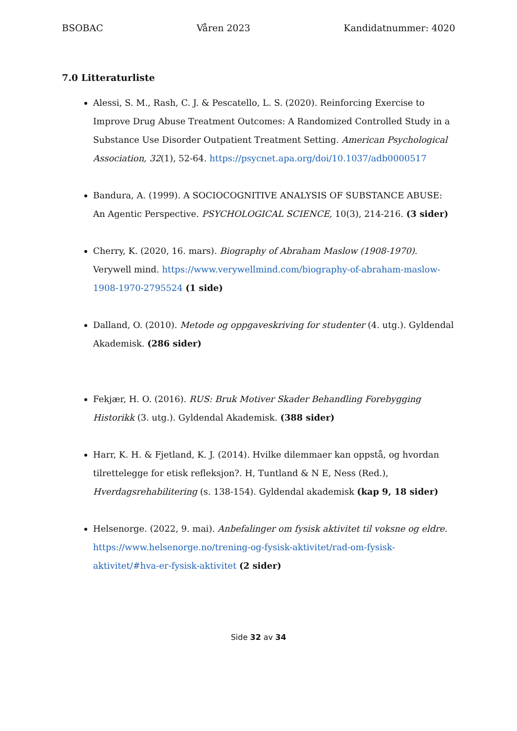BSOBAC Våren 2023 Kandidatnummer: 4020
7.0 Litteraturliste
Alessi, S. M., Rash, C. J. & Pescatello, L. S. (2020). Reinforcing Exercise to Improve Drug Abuse Treatment Outcomes: A Randomized Controlled Study in a Substance Use Disorder Outpatient Treatment Setting. American Psychological Association, 32(1), 52-64. https://psycnet.apa.org/doi/10.1037/adb0000517
Bandura, A. (1999). A SOCIOCOGNITIVE ANALYSIS OF SUBSTANCE ABUSE: An Agentic Perspective. PSYCHOLOGICAL SCIENCE, 10(3), 214-216. (3 sider)
Cherry, K. (2020, 16. mars). Biography of Abraham Maslow (1908-1970). Verywell mind. https://www.verywellmind.com/biography-of-abraham-maslow-1908-1970-2795524 (1 side)
Dalland, O. (2010). Metode og oppgaveskriving for studenter (4. utg.). Gyldendal Akademisk. (286 sider)
Fekjær, H. O. (2016). RUS: Bruk Motiver Skader Behandling Forebygging Historikk (3. utg.). Gyldendal Akademisk. (388 sider)
Harr, K. H. & Fjetland, K. J. (2014). Hvilke dilemmaer kan oppstå, og hvordan tilrettelegge for etisk refleksjon?. H, Tuntland & N E, Ness (Red.), Hverdagsrehabilitering (s. 138-154). Gyldendal akademisk (kap 9, 18 sider)
Helsenorge. (2022, 9. mai). Anbefalinger om fysisk aktivitet til voksne og eldre. https://www.helsenorge.no/trening-og-fysisk-aktivitet/rad-om-fysisk-aktivitet/#hva-er-fysisk-aktivitet (2 sider)
Side 32 av 34